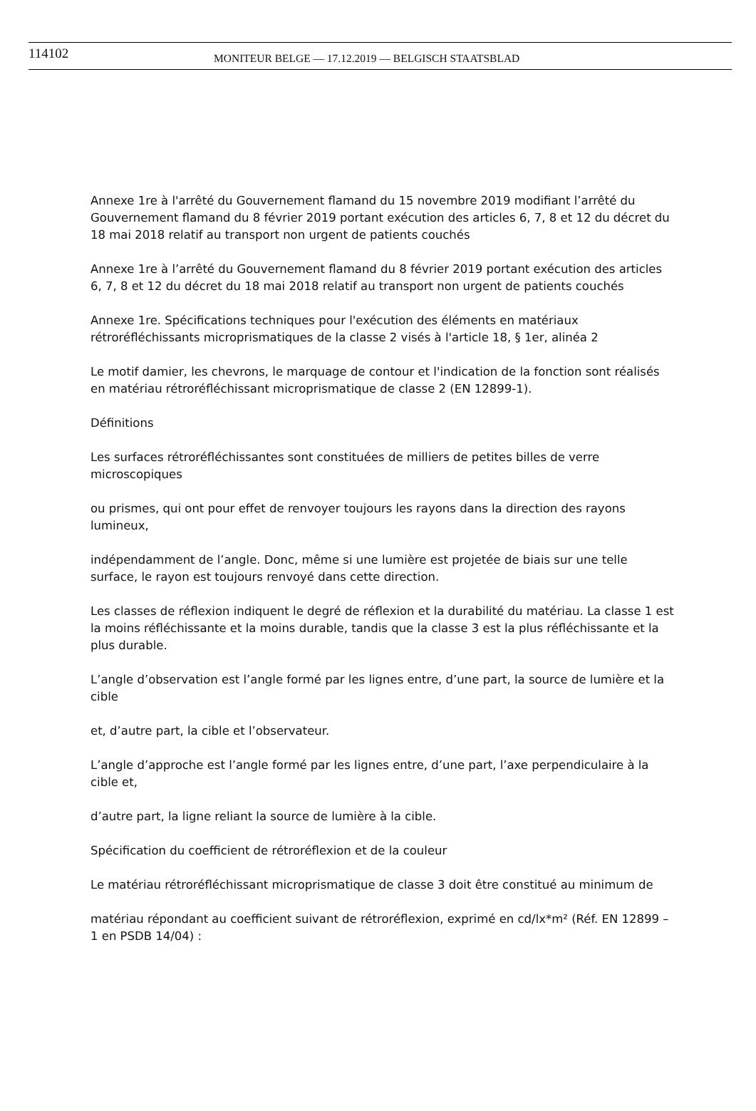114102 MONITEUR BELGE — 17.12.2019 — BELGISCH STAATSBLAD
Annexe 1re à l'arrêté du Gouvernement flamand du 15 novembre 2019 modifiant l’arrêté du Gouvernement flamand du 8 février 2019 portant exécution des articles 6, 7, 8 et 12 du décret du 18 mai 2018 relatif au transport non urgent de patients couchés
Annexe 1re à l’arrêté du Gouvernement flamand du 8 février 2019 portant exécution des articles 6, 7, 8 et 12 du décret du 18 mai 2018 relatif au transport non urgent de patients couchés
Annexe 1re. Spécifications techniques pour l'exécution des éléments en matériaux rétroréfléchissants microprismatiques de la classe 2 visés à l'article 18, § 1er, alinéa 2
Le motif damier, les chevrons, le marquage de contour et l'indication de la fonction sont réalisés en matériau rétroréfléchissant microprismatique de classe 2 (EN 12899-1).
Définitions
Les surfaces rétroréfléchissantes sont constituées de milliers de petites billes de verre microscopiques
ou prismes, qui ont pour effet de renvoyer toujours les rayons dans la direction des rayons lumineux,
indépendamment de l’angle. Donc, même si une lumière est projetée de biais sur une telle surface, le rayon est toujours renvoyé dans cette direction.
Les classes de réflexion indiquent le degré de réflexion et la durabilité du matériau. La classe 1 est la moins réfléchissante et la moins durable, tandis que la classe 3 est la plus réfléchissante et la plus durable.
L’angle d’observation est l’angle formé par les lignes entre, d’une part, la source de lumière et la cible
et, d’autre part, la cible et l’observateur.
L’angle d’approche est l’angle formé par les lignes entre, d’une part, l’axe perpendiculaire à la cible et,
d’autre part, la ligne reliant la source de lumière à la cible.
Spécification du coefficient de rétroréflexion et de la couleur
Le matériau rétroréfléchissant microprismatique de classe 3 doit être constitué au minimum de
matériau répondant au coefficient suivant de rétroréflexion, exprimé en cd/lx*m² (Réf. EN 12899 – 1 en PSDB 14/04) :